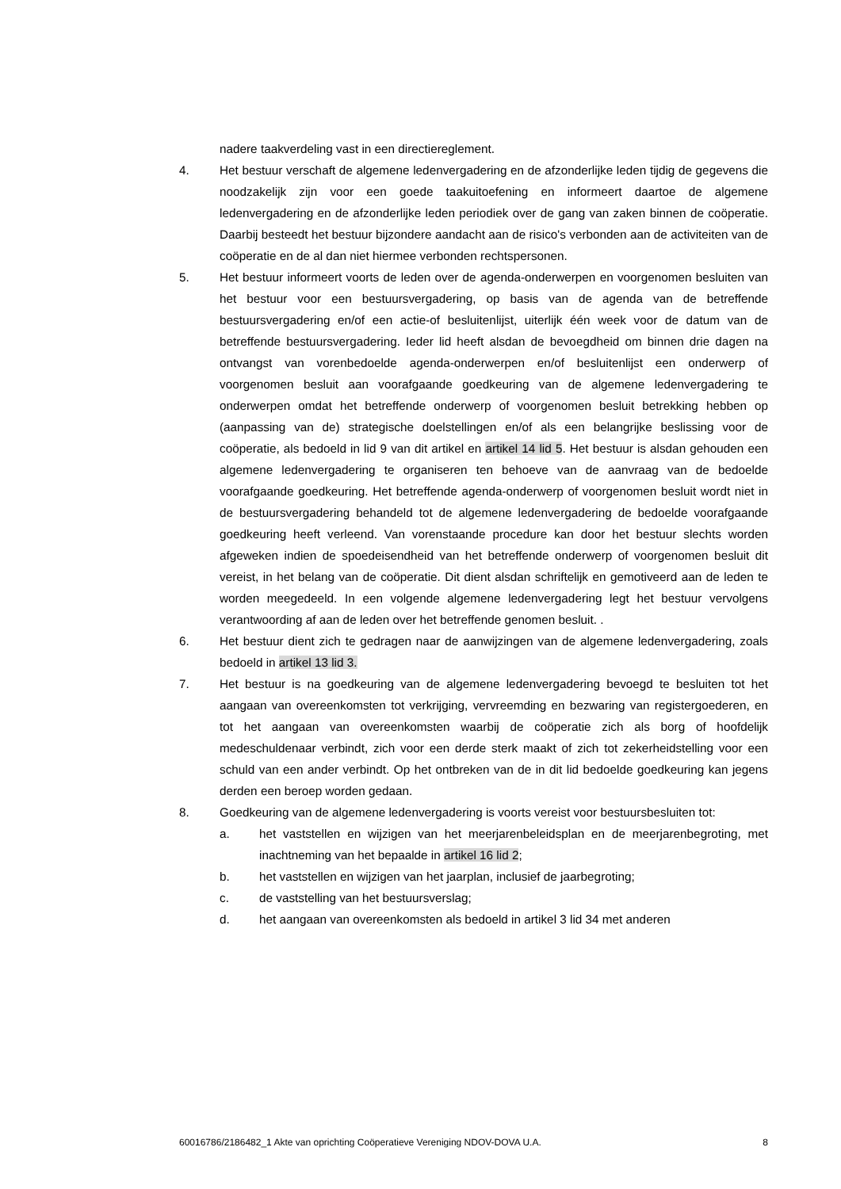nadere taakverdeling vast in een directiereglement.
4. Het bestuur verschaft de algemene ledenvergadering en de afzonderlijke leden tijdig de gegevens die noodzakelijk zijn voor een goede taakuitoefening en informeert daartoe de algemene ledenvergadering en de afzonderlijke leden periodiek over de gang van zaken binnen de coöperatie. Daarbij besteedt het bestuur bijzondere aandacht aan de risico's verbonden aan de activiteiten van de coöperatie en de al dan niet hiermee verbonden rechtspersonen.
5. Het bestuur informeert voorts de leden over de agenda-onderwerpen en voorgenomen besluiten van het bestuur voor een bestuursvergadering, op basis van de agenda van de betreffende bestuursvergadering en/of een actie-of besluitenlijst, uiterlijk één week voor de datum van de betreffende bestuursvergadering. Ieder lid heeft alsdan de bevoegdheid om binnen drie dagen na ontvangst van vorenbedoelde agenda-onderwerpen en/of besluitenlijst een onderwerp of voorgenomen besluit aan voorafgaande goedkeuring van de algemene ledenvergadering te onderwerpen omdat het betreffende onderwerp of voorgenomen besluit betrekking hebben op (aanpassing van de) strategische doelstellingen en/of als een belangrijke beslissing voor de coöperatie, als bedoeld in lid 9 van dit artikel en artikel 14 lid 5. Het bestuur is alsdan gehouden een algemene ledenvergadering te organiseren ten behoeve van de aanvraag van de bedoelde voorafgaande goedkeuring. Het betreffende agenda-onderwerp of voorgenomen besluit wordt niet in de bestuursvergadering behandeld tot de algemene ledenvergadering de bedoelde voorafgaande goedkeuring heeft verleend. Van vorenstaande procedure kan door het bestuur slechts worden afgeweken indien de spoedeisendheid van het betreffende onderwerp of voorgenomen besluit dit vereist, in het belang van de coöperatie. Dit dient alsdan schriftelijk en gemotiveerd aan de leden te worden meegedeeld. In een volgende algemene ledenvergadering legt het bestuur vervolgens verantwoording af aan de leden over het betreffende genomen besluit. .
6. Het bestuur dient zich te gedragen naar de aanwijzingen van de algemene ledenvergadering, zoals bedoeld in artikel 13 lid 3.
7. Het bestuur is na goedkeuring van de algemene ledenvergadering bevoegd te besluiten tot het aangaan van overeenkomsten tot verkrijging, vervreemding en bezwaring van registergoederen, en tot het aangaan van overeenkomsten waarbij de coöperatie zich als borg of hoofdelijk medeschuldenaar verbindt, zich voor een derde sterk maakt of zich tot zekerheidstelling voor een schuld van een ander verbindt. Op het ontbreken van de in dit lid bedoelde goedkeuring kan jegens derden een beroep worden gedaan.
8. Goedkeuring van de algemene ledenvergadering is voorts vereist voor bestuursbesluiten tot:
a. het vaststellen en wijzigen van het meerjarenbeleidsplan en de meerjarenbegroting, met inachtneming van het bepaalde in artikel 16 lid 2;
b. het vaststellen en wijzigen van het jaarplan, inclusief de jaarbegroting;
c. de vaststelling van het bestuursverslag;
d. het aangaan van overeenkomsten als bedoeld in artikel 3 lid 34 met anderen
60016786/2186482_1 Akte van oprichting Coöperatieve Vereniging NDOV-DOVA U.A. 8